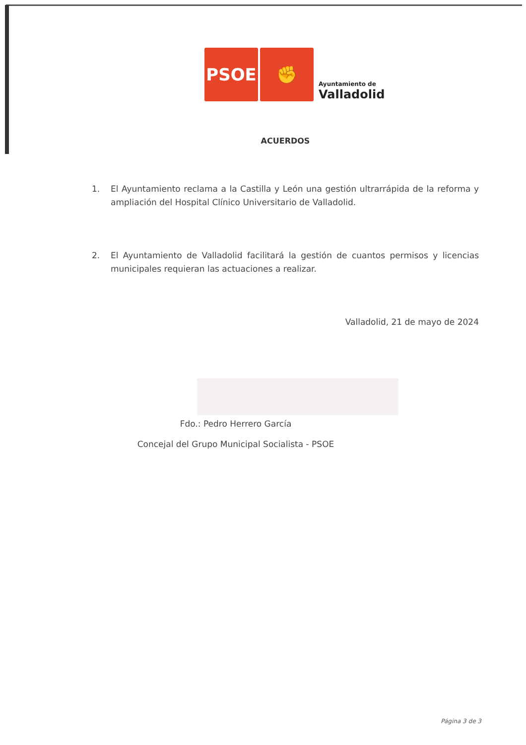PSOE
✊
Ayuntamiento de
Valladolid
ACUERDOS
1. El Ayuntamiento reclama a la Castilla y León una gestión ultrarrápida de la reforma y ampliación del Hospital Clínico Universitario de Valladolid.
2. El Ayuntamiento de Valladolid facilitará la gestión de cuantos permisos y licencias municipales requieran las actuaciones a realizar.
Valladolid, 21 de mayo de 2024
Fdo.: Pedro Herrero García
Concejal del Grupo Municipal Socialista - PSOE
Página 3 de 3